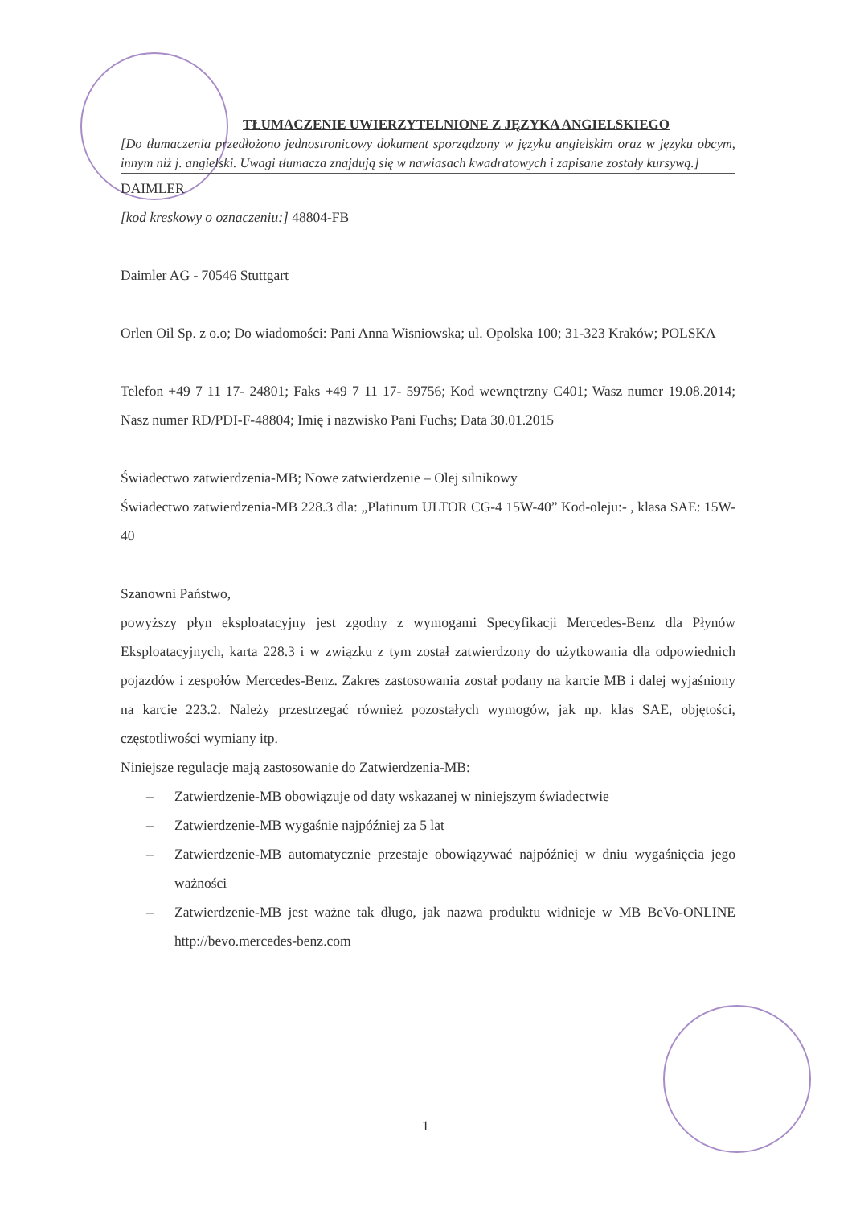TŁUMACZENIE UWIERZYTELNIONE Z JĘZYKA ANGIELSKIEGO
[Do tłumaczenia przedłożono jednostronicowy dokument sporządzony w języku angielskim oraz w języku obcym, innym niż j. angielski. Uwagi tłumacza znajdują się w nawiasach kwadratowych i zapisane zostały kursywą.]
DAIMLER
[kod kreskowy o oznaczeniu:] 48804-FB
Daimler AG - 70546 Stuttgart
Orlen Oil Sp. z o.o; Do wiadomości: Pani Anna Wisniowska; ul. Opolska 100; 31-323 Kraków; POLSKA
Telefon +49 7 11 17- 24801; Faks +49 7 11 17- 59756; Kod wewnętrzny C401; Wasz numer 19.08.2014; Nasz numer RD/PDI-F-48804; Imię i nazwisko Pani Fuchs; Data 30.01.2015
Świadectwo zatwierdzenia-MB; Nowe zatwierdzenie – Olej silnikowy
Świadectwo zatwierdzenia-MB 228.3 dla: „Platinum ULTOR CG-4 15W-40” Kod-oleju:- , klasa SAE: 15W-40
Szanowni Państwo,
powyższy płyn eksploatacyjny jest zgodny z wymogami Specyfikacji Mercedes-Benz dla Płynów Eksploatacyjnych, karta 228.3 i w związku z tym został zatwierdzony do użytkowania dla odpowiednich pojazdów i zespołów Mercedes-Benz. Zakres zastosowania został podany na karcie MB i dalej wyjaśniony na karcie 223.2. Należy przestrzegać również pozostałych wymogów, jak np. klas SAE, objętości, częstotliwości wymiany itp.
Niniejsze regulacje mają zastosowanie do Zatwierdzenia-MB:
– Zatwierdzenie-MB obowiązuje od daty wskazanej w niniejszym świadectwie
– Zatwierdzenie-MB wygaśnie najpóźniej za 5 lat
– Zatwierdzenie-MB automatycznie przestaje obowiązywać najpóźniej w dniu wygaśnięcia jego ważności
– Zatwierdzenie-MB jest ważne tak długo, jak nazwa produktu widnieje w MB BeVo-ONLINE http://bevo.mercedes-benz.com
1